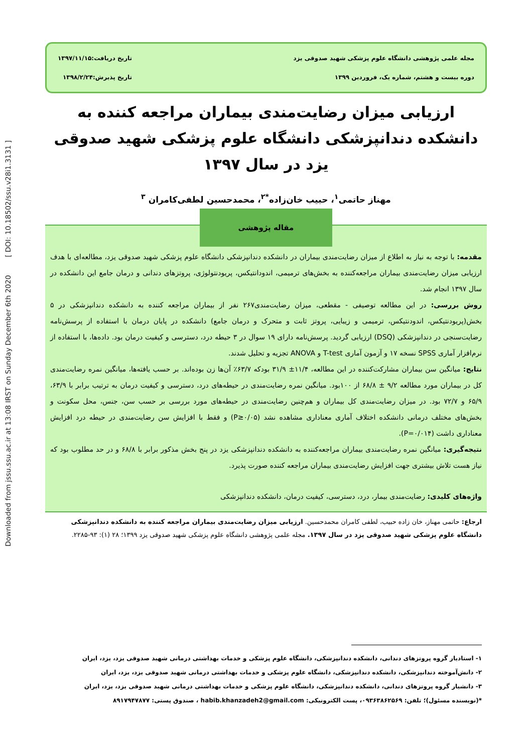Downloaded from jssu.ssu.ac.ir at 13:08 IRST on Sunday December 6th 2020 [ DOI: 10.18502/ssu.v28i1.3131 ]
مجله علمی پژوهشی دانشگاه علوم پزشکی شهید صدوقی یزد
دوره بیست و هشتم، شماره یک، فروردین ۱۳۹۹
تاریخ دریافت:۱۳۹۷/۱۱/۱۵
تاریخ پذیرش:۱۳۹۸/۲/۲۴
ارزیابی میزان رضایت‌مندی بیماران مراجعه کننده به دانشکده دندانپزشکی دانشگاه علوم پزشکی شهید صدوقی یزد در سال ۱۳۹۷
مهناز حاتمی<sup>۱</sup>، حبیب خان‌زاده<sup>*۲</sup>، محمدحسین لطفی‌کامران <sup>۳</sup>
مقاله پژوهشی
مقدمه: با توجه به نیاز به اطلاع از میزان رضایت‌مندی بیماران در دانشکده دندانپزشکی دانشگاه علوم پزشکی شهید صدوقی یزد، مطالعه‌ای با هدف ارزیابی میزان رضایت‌مندی بیماران مراجعه‌کننده به بخش‌های ترمیمی، اندودانتیکس، پریودنتولوژی، پروتزهای دندانی و درمان جامع این دانشکده در سال ۱۳۹۷ انجام شد.
روش بررسی: در این مطالعه توصیفی - مقطعی، میزان رضایت‌مندی۲۶۷ نفر از بیماران مراجعه کننده به دانشکده دندانپزشکی در ۵ بخش(پریودنتیکس، اندودنتیکس، ترمیمی و زیبایی، پروتز ثابت و متحرک و درمان جامع) دانشکده در پایان درمان با استفاده از پرسش‌نامه رضایت‌سنجی در دندانپزشکی (DSQ) ارزیابی گردید. پرسش‌نامه دارای ۱۹ سوال در ۳ حیطه درد، دسترسی و کیفیت درمان بود. داده‌ها، با استفاده از نرم‌افزار آماری SPSS نسخه ۱۷ و آزمون آماری T-test و ANOVA تجزیه و تحلیل شدند.
نتایج: میانگین سن بیماران مشارکت‌کننده در این مطالعه، ۱۱/۴± ۳۱/۹ بودکه ۶۳/۷٪ آن‌ها زن بوده‌اند. بر حسب یافته‌ها، میانگین نمره رضایت‌مندی کل در بیماران مورد مطالعه ۹/۲ ± ۶۸/۸ از ۱۰۰بود. میانگین نمره رضایت‌مندی در حیطه‌های درد، دسترسی و کیفیت درمان به ترتیب برابر با ۶۳/۹، ۶۵/۹ و ۷۲/۷ بود. در میزان رضایت‌مندی کل بیماران و هم‌چنین رضایت‌مندی در حیطه‌های مورد بررسی بر حسب سن، جنس، محل سکونت و بخش‌های مختلف درمانی دانشکده اختلاف آماری معناداری مشاهده نشد (P≥۰/۰۵) و فقط با افزایش سن رضایت‌مندی در حیطه درد افزایش معناداری داشت (P=۰/۰۱۴).
نتیجه‌گیری: میانگین نمره رضایت‌مندی بیماران مراجعه‌کننده به دانشکده دندانپزشکی یزد در پنج بخش مذکور برابر با ۶۸/۸ و در حد مطلوب بود که نیاز هست تلاش بیشتری جهت افزایش رضایت‌مندی بیماران مراجعه کننده صورت پذیرد.
واژه‌های کلیدی: رضایت‌مندی بیمار، درد، دسترسی، کیفیت درمان، دانشکده دندانپزشکی
ارجاع: حاتمی مهناز، خان زاده حبیب، لطفی کامران محمدحسین. ارزیابی میزان رضایت‌مندی بیماران مراجعه کننده به دانشکده دندانپزشکی دانشگاه علوم پزشکی شهید صدوقی یزد در سال ۱۳۹۷. مجله علمی پژوهشی دانشگاه علوم پزشکی شهید صدوقی یزد ۱۳۹۹؛ ۲۸ (۱): ۹۳-۲۲۸۵.
۱- استادیار گروه پروتزهای دندانی، دانشکده دندانپزشکی، دانشگاه علوم پزشکی و خدمات بهداشتی درمانی شهید صدوقی یزد، یزد، ایران
۲- دانش‌آموخته دندانپزشکی، دانشکده دندانپزشکی، دانشگاه علوم پزشکی و خدمات بهداشتی درمانی شهید صدوقی یزد، یزد، ایران
۳- دانشیار گروه پروتزهای دندانی، دانشکده دندانپزشکی، دانشگاه علوم پزشکی و خدمات بهداشتی درمانی شهید صدوقی یزد، یزد، ایران
*(نویسنده مسئول)؛ تلفن: ۰۹۳۶۳۸۶۲۵۶۹، پست الکترونیکی: habib.khanzadeh2@gmail.com ، صندوق پستی: ۸۹۱۷۹۴۷۸۷۷